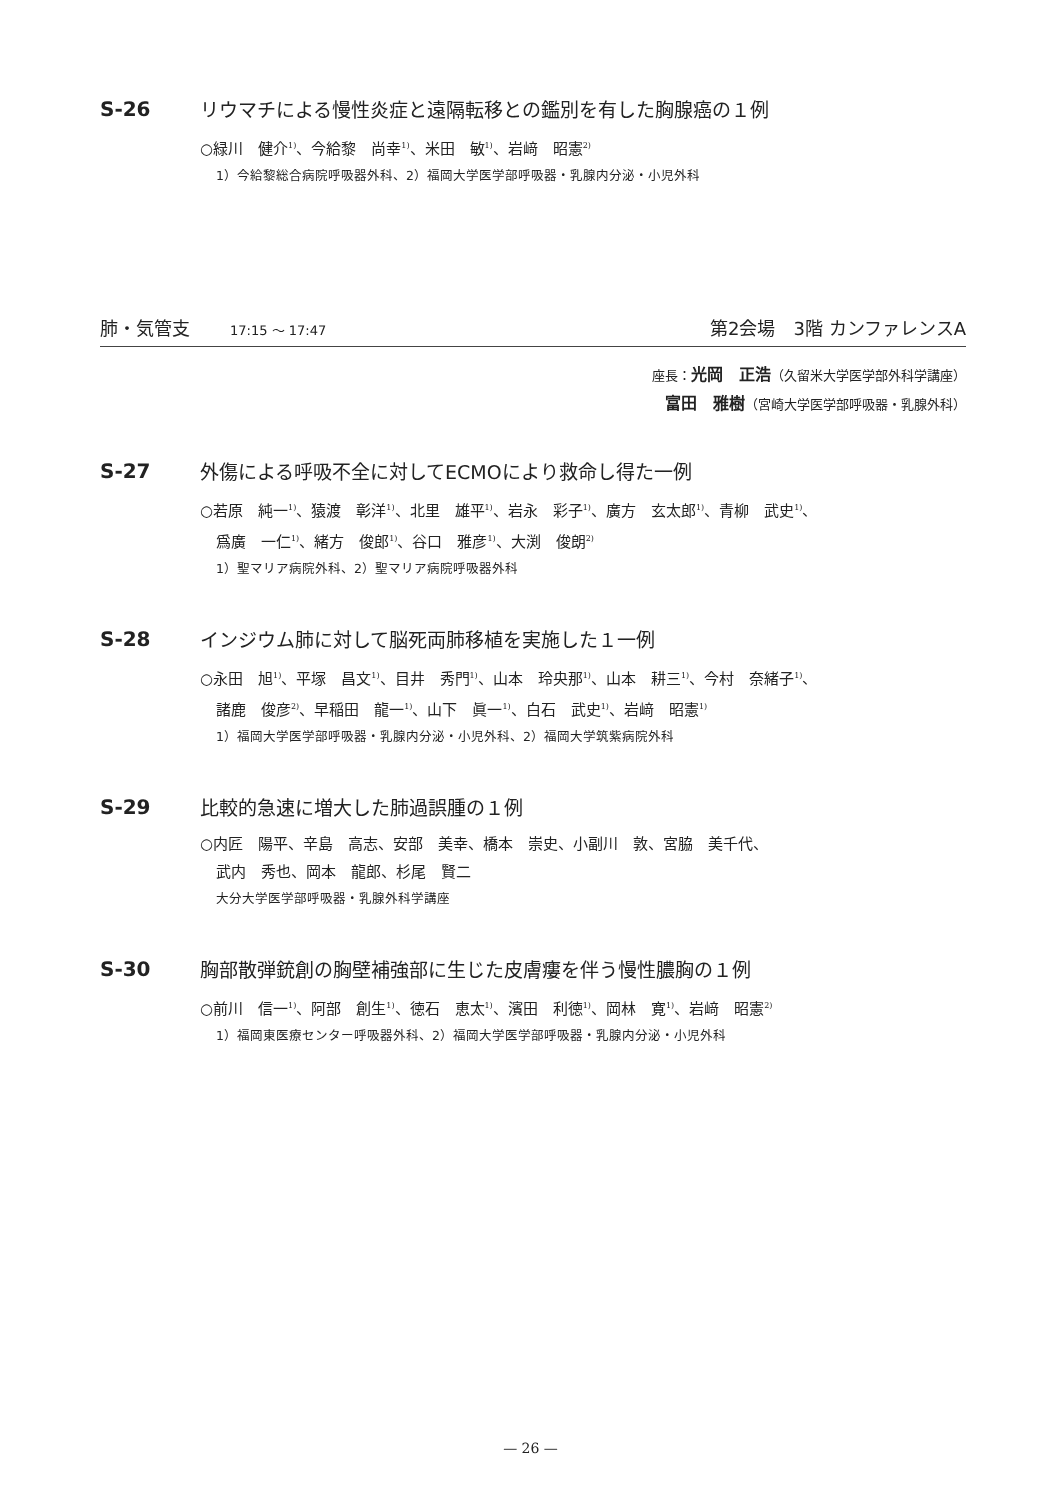S-26 リウマチによる慢性炎症と遠隔転移との鑑別を有した胸腺癌の１例
○緑川　健介<sup>1)</sup>、今給黎　尚幸<sup>1)</sup>、米田　敏<sup>1)</sup>、岩﨑　昭憲<sup>2)</sup>
1）今給黎総合病院呼吸器外科、2）福岡大学医学部呼吸器・乳腺内分泌・小児外科
肺・気管支 17:15 ～ 17:47
第2会場　3階 カンファレンスA
座長：光岡　正浩（久留米大学医学部外科学講座）
富田　雅樹（宮崎大学医学部呼吸器・乳腺外科）
S-27 外傷による呼吸不全に対してECMOにより救命し得た一例
○若原　純一<sup>1)</sup>、猿渡　彰洋<sup>1)</sup>、北里　雄平<sup>1)</sup>、岩永　彩子<sup>1)</sup>、廣方　玄太郎<sup>1)</sup>、青柳　武史<sup>1)</sup>、
爲廣　一仁<sup>1)</sup>、緒方　俊郎<sup>1)</sup>、谷口　雅彦<sup>1)</sup>、大渕　俊朗<sup>2)</sup>
1）聖マリア病院外科、2）聖マリア病院呼吸器外科
S-28 インジウム肺に対して脳死両肺移植を実施した１一例
○永田　旭<sup>1)</sup>、平塚　昌文<sup>1)</sup>、目井　秀門<sup>1)</sup>、山本　玲央那<sup>1)</sup>、山本　耕三<sup>1)</sup>、今村　奈緒子<sup>1)</sup>、
諸鹿　俊彦<sup>2)</sup>、早稲田　龍一<sup>1)</sup>、山下　眞一<sup>1)</sup>、白石　武史<sup>1)</sup>、岩﨑　昭憲<sup>1)</sup>
1）福岡大学医学部呼吸器・乳腺内分泌・小児外科、2）福岡大学筑紫病院外科
S-29 比較的急速に増大した肺過誤腫の１例
○内匠　陽平、辛島　高志、安部　美幸、橋本　崇史、小副川　敦、宮脇　美千代、
武内　秀也、岡本　龍郎、杉尾　賢二
大分大学医学部呼吸器・乳腺外科学講座
S-30 胸部散弾銃創の胸壁補強部に生じた皮膚瘻を伴う慢性膿胸の１例
○前川　信一<sup>1)</sup>、阿部　創生<sup>1)</sup>、徳石　恵太<sup>1)</sup>、濱田　利徳<sup>1)</sup>、岡林　寛<sup>1)</sup>、岩﨑　昭憲<sup>2)</sup>
1）福岡東医療センター呼吸器外科、2）福岡大学医学部呼吸器・乳腺内分泌・小児外科
— 26 —